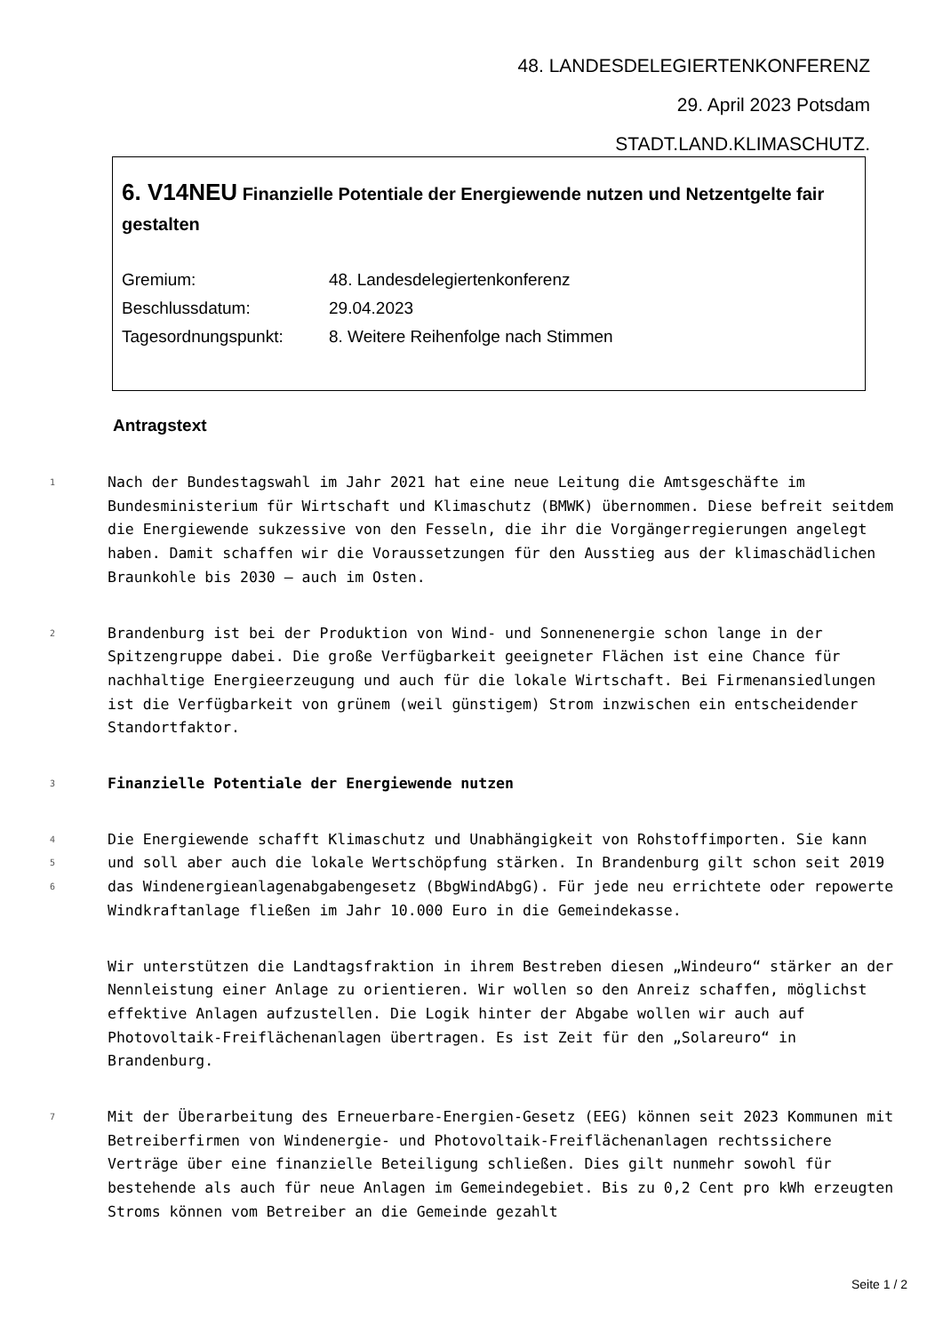48. LANDESDELEGIERTENKONFERENZ
29. April 2023 Potsdam
STADT.LAND.KLIMASCHUTZ.
6. V14NEU Finanzielle Potentiale der Energiewende nutzen und Netzentgelte fair gestalten
Gremium: 48. Landesdelegiertenkonferenz
Beschlussdatum: 29.04.2023
Tagesordnungspunkt: 8. Weitere Reihenfolge nach Stimmen
Antragstext
1
Nach der Bundestagswahl im Jahr 2021 hat eine neue Leitung die Amtsgeschäfte im Bundesministerium für Wirtschaft und Klimaschutz (BMWK) übernommen. Diese befreit seitdem die Energiewende sukzessive von den Fesseln, die ihr die Vorgängerregierungen angelegt haben. Damit schaffen wir die Voraussetzungen für den Ausstieg aus der klimaschädlichen Braunkohle bis 2030 – auch im Osten.
2
Brandenburg ist bei der Produktion von Wind- und Sonnenenergie schon lange in der Spitzengruppe dabei. Die große Verfügbarkeit geeigneter Flächen ist eine Chance für nachhaltige Energieerzeugung und auch für die lokale Wirtschaft. Bei Firmenansiedlungen ist die Verfügbarkeit von grünem (weil günstigem) Strom inzwischen ein entscheidender Standortfaktor.
3
Finanzielle Potentiale der Energiewende nutzen
4
5
6
Die Energiewende schafft Klimaschutz und Unabhängigkeit von Rohstoffimporten. Sie kann und soll aber auch die lokale Wertschöpfung stärken. In Brandenburg gilt schon seit 2019 das Windenergieanlagenabgabengesetz (BbgWindAbgG). Für jede neu errichtete oder repowerte Windkraftanlage fließen im Jahr 10.000 Euro in die Gemeindekasse.
Wir unterstützen die Landtagsfraktion in ihrem Bestreben diesen „Windeuro“ stärker an der Nennleistung einer Anlage zu orientieren. Wir wollen so den Anreiz schaffen, möglichst effektive Anlagen aufzustellen. Die Logik hinter der Abgabe wollen wir auch auf Photovoltaik-Freiflächenanlagen übertragen. Es ist Zeit für den „Solareuro“ in Brandenburg.
7
Mit der Überarbeitung des Erneuerbare-Energien-Gesetz (EEG) können seit 2023 Kommunen mit Betreiberfirmen von Windenergie- und Photovoltaik-Freiflächenanlagen rechtssichere Verträge über eine finanzielle Beteiligung schließen. Dies gilt nunmehr sowohl für bestehende als auch für neue Anlagen im Gemeindegebiet. Bis zu 0,2 Cent pro kWh erzeugten Stroms können vom Betreiber an die Gemeinde gezahlt
Seite 1 / 2